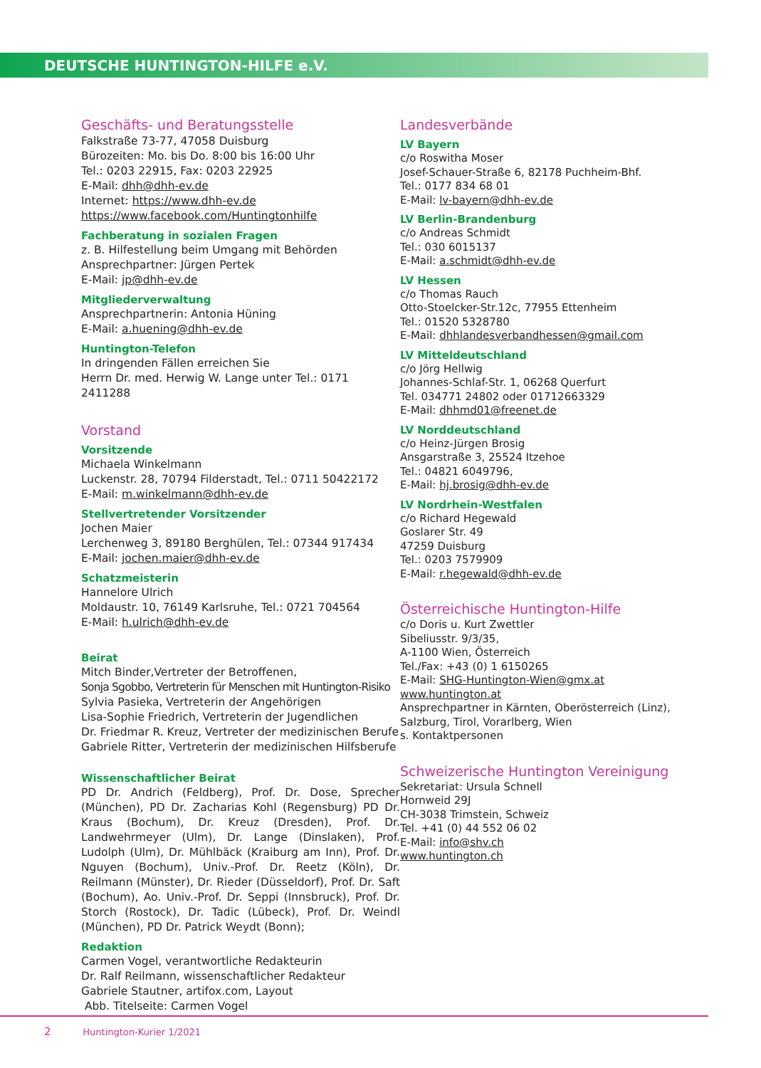DEUTSCHE HUNTINGTON-HILFE e.V.
Geschäfts- und Beratungsstelle
Falkstraße 73-77, 47058 Duisburg
Bürozeiten: Mo. bis Do. 8:00 bis 16:00 Uhr
Tel.: 0203 22915, Fax: 0203 22925
E-Mail: dhh@dhh-ev.de
Internet: https://www.dhh-ev.de
https://www.facebook.com/Huntingtonhilfe
Fachberatung in sozialen Fragen
z. B. Hilfestellung beim Umgang mit Behörden
Ansprechpartner: Jürgen Pertek
E-Mail: jp@dhh-ev.de
Mitgliederverwaltung
Ansprechpartnerin: Antonia Hüning
E-Mail: a.huening@dhh-ev.de
Huntington-Telefon
In dringenden Fällen erreichen Sie
Herrn Dr. med. Herwig W. Lange unter Tel.: 0171 2411288
Vorstand
Vorsitzende
Michaela Winkelmann
Luckenstr. 28, 70794 Filderstadt, Tel.: 0711 50422172
E-Mail: m.winkelmann@dhh-ev.de
Stellvertretender Vorsitzender
Jochen Maier
Lerchenweg 3, 89180 Berghülen, Tel.: 07344 917434
E-Mail: jochen.maier@dhh-ev.de
Schatzmeisterin
Hannelore Ulrich
Moldaustr. 10, 76149 Karlsruhe, Tel.: 0721 704564
E-Mail: h.ulrich@dhh-ev.de
Beirat
Mitch Binder,Vertreter der Betroffenen,
Sonja Sgobbo, Vertreterin für Menschen mit Huntington-Risiko
Sylvia Pasieka, Vertreterin der Angehörigen
Lisa-Sophie Friedrich, Vertreterin der Jugendlichen
Dr. Friedmar R. Kreuz, Vertreter der medizinischen Berufe
Gabriele Ritter, Vertreterin der medizinischen Hilfsberufe
Wissenschaftlicher Beirat
PD Dr. Andrich (Feldberg), Prof. Dr. Dose, Sprecher (München), PD Dr. Zacharias Kohl (Regensburg) PD Dr. Kraus (Bochum), Dr. Kreuz (Dresden), Prof. Dr. Landwehrmeyer (Ulm), Dr. Lange (Dinslaken), Prof. Ludolph (Ulm), Dr. Mühlbäck (Kraiburg am Inn), Prof. Dr. Nguyen (Bochum), Univ.-Prof. Dr. Reetz (Köln), Dr. Reilmann (Münster), Dr. Rieder (Düsseldorf), Prof. Dr. Saft (Bochum), Ao. Univ.-Prof. Dr. Seppi (Innsbruck), Prof. Dr. Storch (Rostock), Dr. Tadic (Lübeck), Prof. Dr. Weindl (München), PD Dr. Patrick Weydt (Bonn);
Redaktion
Carmen Vogel, verantwortliche Redakteurin
Dr. Ralf Reilmann, wissenschaftlicher Redakteur
Gabriele Stautner, artifox.com, Layout
Abb. Titelseite: Carmen Vogel
Landesverbände
LV Bayern
c/o Roswitha Moser
Josef-Schauer-Straße 6, 82178 Puchheim-Bhf.
Tel.: 0177 834 68 01
E-Mail: lv-bayern@dhh-ev.de
LV Berlin-Brandenburg
c/o Andreas Schmidt
Tel.: 030 6015137
E-Mail: a.schmidt@dhh-ev.de
LV Hessen
c/o Thomas Rauch
Otto-Stoelcker-Str.12c, 77955 Ettenheim
Tel.: 01520 5328780
E-Mail: dhhlandesverbandhessen@gmail.com
LV Mitteldeutschland
c/o Jörg Hellwig
Johannes-Schlaf-Str. 1, 06268 Querfurt
Tel. 034771 24802 oder 01712663329
E-Mail: dhhmd01@freenet.de
LV Norddeutschland
c/o Heinz-Jürgen Brosig
Ansgarstraße 3, 25524 Itzehoe
Tel.: 04821 6049796,
E-Mail: hj.brosig@dhh-ev.de
LV Nordrhein-Westfalen
c/o Richard Hegewald
Goslarer Str. 49
47259 Duisburg
Tel.: 0203 7579909
E-Mail: r.hegewald@dhh-ev.de
Österreichische Huntington-Hilfe
c/o Doris u. Kurt Zwettler
Sibeliusstr. 9/3/35,
A-1100 Wien, Österreich
Tel./Fax: +43 (0) 1 6150265
E-Mail: SHG-Huntington-Wien@gmx.at
www.huntington.at
Ansprechpartner in Kärnten, Oberösterreich (Linz), Salzburg, Tirol, Vorarlberg, Wien
s. Kontaktpersonen
Schweizerische Huntington Vereinigung
Sekretariat: Ursula Schnell
Hornweid 29J
CH-3038 Trimstein, Schweiz
Tel. +41 (0) 44 552 06 02
E-Mail: info@shv.ch
www.huntington.ch
2 Huntington-Kurier 1/2021